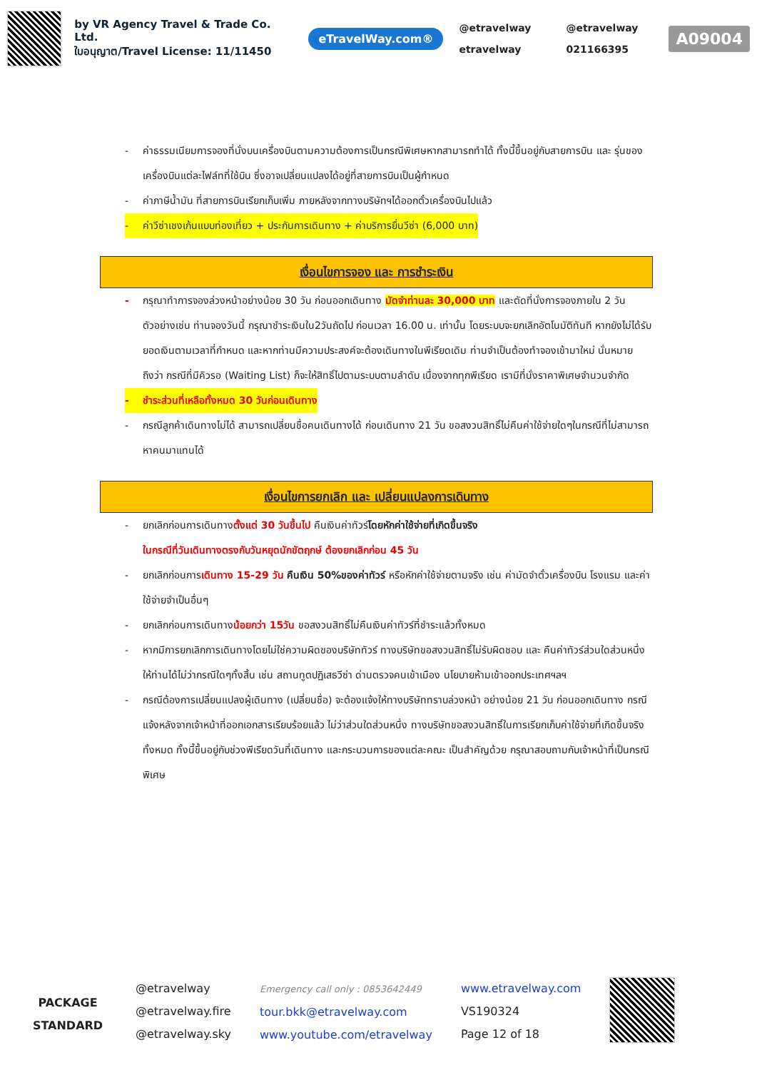by VR Agency Travel & Trade Co. Ltd.
ใบอนุญาต/Travel License: 11/11450
eTravelWay.com®
@etravelway @etravelway etravelway 021166395
A09004
- ค่าธรรมเนียมการจองที่นั่งบนเครื่องบินตามความต้องการเป็นกรณีพิเศษหากสามารถทำได้ ทั้งนี้ขึ้นอยู่กับสายการบิน และ รุ่นของเครื่องบินแต่ละไฟล์ทที่ใช้บิน ซึ่งอาจเปลี่ยนแปลงได้อยู่ที่สายการบินเป็นผู้กำหนด
- ค่าภาษีน้ำมัน ที่สายการบินเรียกเก็บเพิ่ม ภายหลังจากทางบริษัทฯได้ออกตั๋วเครื่องบินไปแล้ว
- ค่าวีซ่าเชงเก้นแบบท่องเที่ยว + ประกันการเดินทาง + ค่าบริการยื่นวีซ่า (6,000 บาท)
เงื่อนไขการจอง และ การชำระเงิน
- กรุณาทำการจองล่วงหน้าอย่างน้อย 30 วัน ก่อนออกเดินทาง มัดจำท่านละ 30,000 บาท และตัดที่นั่งการจองภายใน 2 วัน ตัวอย่างเช่น ท่านจองวันนี้ กรุณาชำระเงินใน2วันถัดไป ก่อนเวลา 16.00 น. เท่านั้น โดยระบบจะยกเลิกอัตโนมัติทันที หากยังไม่ได้รับยอดเงินตามเวลาที่กำหนด และหากท่านมีความประสงค์จะต้องเดินทางในพีเรียดเดิม ท่านจำเป็นต้องทำจองเข้ามาใหม่ นั่นหมายถึงว่า กรณีที่มีคิวรอ (Waiting List) ก็จะให้สิทธิ์ไปตามระบบตามลำดับ เนื่องจากทุกพีเรียด เรามีที่นั่งราคาพิเศษจำนวนจำกัด
- ชำระส่วนที่เหลือทั้งหมด 30 วันก่อนเดินทาง
- กรณีลูกค้าเดินทางไม่ได้ สามารถเปลี่ยนชื่อคนเดินทางได้ ก่อนเดินทาง 21 วัน ขอสงวนสิทธิ์ไม่คืนค่าใช้จ่ายใดๆในกรณีที่ไม่สามารถหาคนมาแทนได้
เงื่อนไขการยกเลิก และ เปลี่ยนแปลงการเดินทาง
- ยกเลิกก่อนการเดินทางตั้งแต่ 30 วันขึ้นไป คืนเงินค่าทัวร์โดยหักค่าใช้จ่ายที่เกิดขึ้นจริง
ในกรณีที่วันเดินทางตรงกับวันหยุดนักขัตฤกษ์ ต้องยกเลิกก่อน 45 วัน
- ยกเลิกก่อนการเดินทาง 15-29 วัน คืนเงิน 50%ของค่าทัวร์ หรือหักค่าใช้จ่ายตามจริง เช่น ค่ามัดจำตั๋วเครื่องบิน โรงแรม และค่าใช้จ่ายจำเป็นอื่นๆ
- ยกเลิกก่อนการเดินทางน้อยกว่า 15วัน ขอสงวนสิทธิ์ไม่คืนเงินค่าทัวร์ที่ชำระแล้วทั้งหมด
- หากมีการยกเลิกการเดินทางโดยไม่ใช่ความผิดของบริษัททัวร์ ทางบริษัทขอสงวนสิทธิ์ไม่รับผิดชอบ และ คืนค่าทัวร์ส่วนใดส่วนหนึ่งให้ท่านได้ไม่ว่ากรณีใดๆทั้งสิ้น เช่น สถานทูตปฏิเสธวีซ่า ด่านตรวจคนเข้าเมือง นโยบายห้ามเข้าออกประเทศฯลฯ
- กรณีต้องการเปลี่ยนแปลงผู้เดินทาง (เปลี่ยนชื่อ) จะต้องแจ้งให้ทางบริษัททราบล่วงหน้า อย่างน้อย 21 วัน ก่อนออกเดินทาง กรณีแจ้งหลังจากเจ้าหน้าที่ออกเอกสารเรียบร้อยแล้ว ไม่ว่าส่วนใดส่วนหนึ่ง ทางบริษัทขอสงวนสิทธิ์ในการเรียกเก็บค่าใช้จ่ายที่เกิดขึ้นจริงทั้งหมด ทั้งนี้ขึ้นอยู่กับช่วงพีเรียดวันที่เดินทาง และกระบวนการของแต่ละคณะ เป็นสำคัญด้วย กรุณาสอบถามกับเจ้าหน้าที่เป็นกรณีพิเศษ
PACKAGE STANDARD
@etravelway
@etravelway.fire
@etravelway.sky
Emergency call only : 0853642449
tour.bkk@etravelway.com
www.youtube.com/etravelway
www.etravelway.com
VS190324
Page 12 of 18